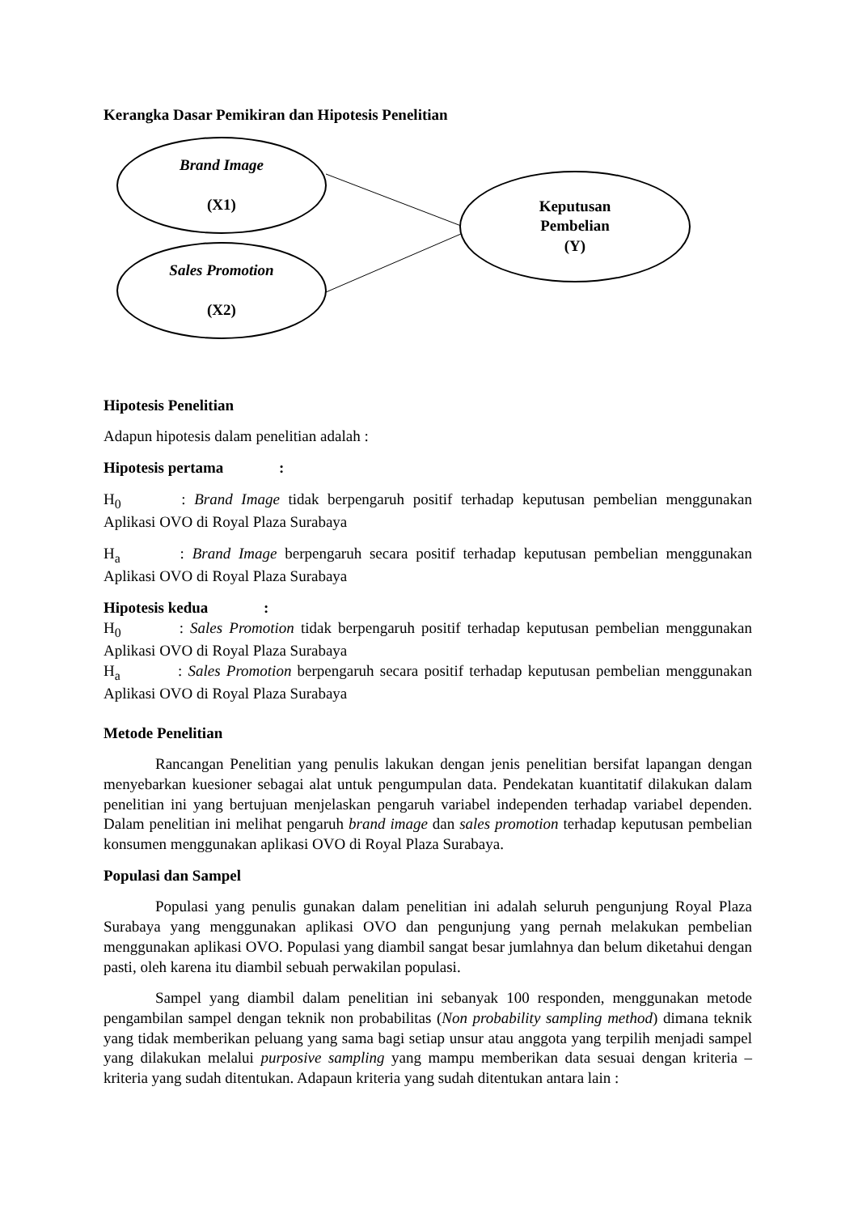Kerangka Dasar Pemikiran dan Hipotesis Penelitian
Brand Image
(X1)
Sales Promotion
(X2)
Keputusan
Pembelian
(Y)
Hipotesis Penelitian
Adapun hipotesis dalam penelitian adalah :
Hipotesis pertama :
H<sub>0</sub> : Brand Image tidak berpengaruh positif terhadap keputusan pembelian menggunakan Aplikasi OVO di Royal Plaza Surabaya
H<sub>a</sub> : Brand Image berpengaruh secara positif terhadap keputusan pembelian menggunakan Aplikasi OVO di Royal Plaza Surabaya
Hipotesis kedua :
H<sub>0</sub> : Sales Promotion tidak berpengaruh positif terhadap keputusan pembelian menggunakan Aplikasi OVO di Royal Plaza Surabaya
H<sub>a</sub> : Sales Promotion berpengaruh secara positif terhadap keputusan pembelian menggunakan Aplikasi OVO di Royal Plaza Surabaya
Metode Penelitian
Rancangan Penelitian yang penulis lakukan dengan jenis penelitian bersifat lapangan dengan menyebarkan kuesioner sebagai alat untuk pengumpulan data. Pendekatan kuantitatif dilakukan dalam penelitian ini yang bertujuan menjelaskan pengaruh variabel independen terhadap variabel dependen. Dalam penelitian ini melihat pengaruh brand image dan sales promotion terhadap keputusan pembelian konsumen menggunakan aplikasi OVO di Royal Plaza Surabaya.
Populasi dan Sampel
Populasi yang penulis gunakan dalam penelitian ini adalah seluruh pengunjung Royal Plaza Surabaya yang menggunakan aplikasi OVO dan pengunjung yang pernah melakukan pembelian menggunakan aplikasi OVO. Populasi yang diambil sangat besar jumlahnya dan belum diketahui dengan pasti, oleh karena itu diambil sebuah perwakilan populasi.
Sampel yang diambil dalam penelitian ini sebanyak 100 responden, menggunakan metode pengambilan sampel dengan teknik non probabilitas (Non probability sampling method) dimana teknik yang tidak memberikan peluang yang sama bagi setiap unsur atau anggota yang terpilih menjadi sampel yang dilakukan melalui purposive sampling yang mampu memberikan data sesuai dengan kriteria – kriteria yang sudah ditentukan. Adapaun kriteria yang sudah ditentukan antara lain :